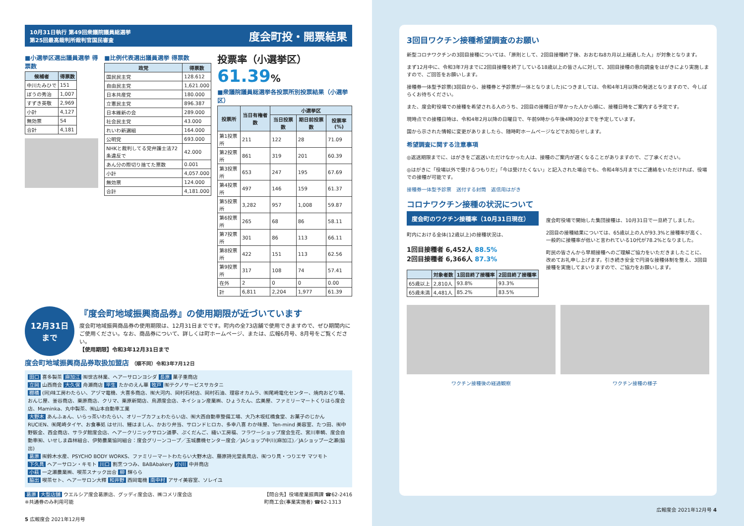10月31日執行 第49回衆議院議員総選挙
第25回最高裁判所裁判官国民審査
度会町投・開票結果
■小選挙区選出議員選挙 得票数
| 候補者 | 得票数 |
| --- | --- |
| 中川たみひで | 151 |
| ぼうの秀治 | 1,007 |
| すずき英敬 | 2,969 |
| 小計 | 4,127 |
| 無効票 | 54 |
| 合計 | 4,181 |
■比例代表選出議員選挙 得票数
| 政党 | 得票数 |
| --- | --- |
| 国民民主党 | 128.612 |
| 自由民主党 | 1,621.000 |
| 日本共産党 | 180.000 |
| 立憲民主党 | 896.387 |
| 日本維新の会 | 289.000 |
| 社会民主党 | 43.000 |
| れいわ新選組 | 164.000 |
| 公明党 | 693.000 |
| NHKと裁判してる党弁護士法72条違反で | 42.000 |
| あん分の際切り捨てた票数 | 0.001 |
| 小計 | 4,057.000 |
| 無効票 | 124.000 |
| 合計 | 4,181.000 |
投票率（小選挙区） 61.39%
■衆議院議員総選挙各投票所別投票結果（小選挙区）
| 投票所 | 当日有権者数 | 小選挙区 | | |
| --- | --- | --- | --- | --- |
| | | 当日投票数 | 期日前投票数 | 投票率(%) |
| 第1投票所 | 211 | 122 | 28 | 71.09 |
| 第2投票所 | 861 | 319 | 201 | 60.39 |
| 第3投票所 | 653 | 247 | 195 | 67.69 |
| 第4投票所 | 497 | 146 | 159 | 61.37 |
| 第5投票所 | 3,282 | 957 | 1,008 | 59.87 |
| 第6投票所 | 265 | 68 | 86 | 58.11 |
| 第7投票所 | 301 | 86 | 113 | 66.11 |
| 第8投票所 | 422 | 151 | 113 | 62.56 |
| 第9投票所 | 317 | 108 | 74 | 57.41 |
| 在外 | 2 | 0 | 0 | 0.00 |
| 計 | 6,811 | 2,204 | 1,977 | 61.39 |
12月31日
まで
『度会町地域振興商品券』の使用期限が近づいています
度会町地域振興商品券の使用期限は、12月31日までです。町内の全73店舗で使用できますので、ぜひ期間内にご使用ください。なお、商品券について、詳しくは町ホームページ、または、広報6月号、8月号をご覧ください。
【使用期限】令和3年12月31日まで
度会町地域振興商品券取扱加盟店 （順不同）令和3年7月12日
田口 喜多製茶 麻加江 ㈲世古林業、ヘアーサロンヨシダ 長原 菓子重商店
立岡 山西商会 大久保 舟瀬商店 平生 たかのえん華 牧戸 ㈲テクノサービスサカタニ
棚橋 (同)味工房わたらい、アヅマ電機、大喜多商店、㈲大河内、岡村石材店、岡村石油、理容オカムラ、㈲尾崎電化センター、焼肉おどり場、おんじ屋、釜谷商店、栗原商店、クリマ、栗原新聞店、鳥源度会店、ネイション産業㈱、ひょうたん、広美屋、ファミリーマートくりはら度会店、Maminka、丸中製茶、㈲山本自動車工業
大野木 あんふぁん、いらっ茶いわたらい、オリーブカフェわたらい店、㈲大西自動車整備工場、大乃木坂虹橋食堂、お菓子のじかん RUCIEN、㈲尾崎タイヤ、お食事処 はせ川、鰻はましん、かおり弁当、サロンドヒロカ、多幸八喜 わか味屋、Ten-mind 美容室、たつ田、㈲中野鈑金、西金商店、サラダ館度会店、ヘアークリニックサロン道夢、ぷくだんご、縫い工房福、フラワーショップ度会生花、宮川車輌、度会自動車㈲、いせしま森林組合、伊勢農業協同組合：度会グリーンコープ／玉城農機センター度会／JAショップ中川(麻加江)／JAショップ一之瀬(脇出)
葛原 ㈲鈴木水産、PSYCHO BODY WORKS、ファミリーマートわたらい大野木店、藤原詩光堂表具店、㈲つり具・つりエサ マツモト
下久具 ヘアーサロン・キモト 川口 割烹つつみ、BABAbakery 小川 中井商店
小萩 一之瀬農業㈱、喫茶スナック出合 柳 輝らら
脇出 喫茶セト、ヘアーサロン大釋 和井野 西岡電機 南中村 アサイ美容室、ソレイユ
葛原 大型店舗 ウエルシア度会葛原店、グッディ度会店、㈱コメリ度会店
※共通券のみ利用可能
【問合先】役場産業振興課 ☎62-2416
町商工会(事業実施者) ☎62-1313
5 広報度会 2021年12月号
3回目ワクチン接種希望調査のお願い
新型コロナワクチンの3回目接種については、「原則として、2回目接種終了後、おおむね8カ月以上経過した人」が対象となります。
まず12月中に、令和3年7月までに2回目接種を終了している18歳以上の皆さんに対して、3回目接種の意向調査をはがきにより実施しますので、ご回答をお願いします。
接種券一体型予診票(3回目から、接種券と予診票が一体となりました)につきましては、令和4年1月以降の発送となりますので、今しばらくお待ちください。
また、度会町役場での接種を希望される人のうち、2回目の接種日が早かった人から順に、接種日時をご案内する予定です。
現時点での接種日時は、令和4年2月以降の日曜日で、午前9時から午後4時30分までを予定しています。
国から示された情報に変更がありましたら、随時町ホームページなどでお知らせします。
希望調査に関する注意事項
◎返送期限までに、はがきをご返送いただけなかった人は、接種のご案内が遅くなることがありますので、ご了承ください。
◎はがきに「役場以外で受けるつもりだ」「今は受けたくない」と記入された場合でも、令和4年5月までにご連絡をいただければ、役場での接種が可能です。
接種券一体型予診票　送付する封筒　返信用はがき
コロナワクチン接種の状況について
度会町のワクチン接種率（10月31日現在）
町内における全体(12歳以上)の接種状況は、
1回目接種者 6,452人 88.5%
2回目接種者 6,366人 87.3%
| | 対象者数 | 1回目終了接種率 | 2回目終了接種率 |
| --- | --- | --- | --- |
| 65歳以上 | 2,810人 | 93.8% | 93.3% |
| 65歳未満 | 4,481人 | 85.2% | 83.5% |
度会町役場で開始した集団接種は、10月31日で一旦終了しました。
2回目の接種結果については、65歳以上の人が93.3%と接種率が高く、一般的に接種率が低いと言われている10代が78.2%となりました。
町民の皆さんから早期接種へのご理解ご協力をいただきましたことに、改めてお礼申し上げます。引き続き安全で円滑な接種体制を整え、3回目接種を実施してまいりますので、ご協力をお願いします。
ワクチン接種後の経過観察 ワクチン接種の様子
広報度会 2021年12月号 4